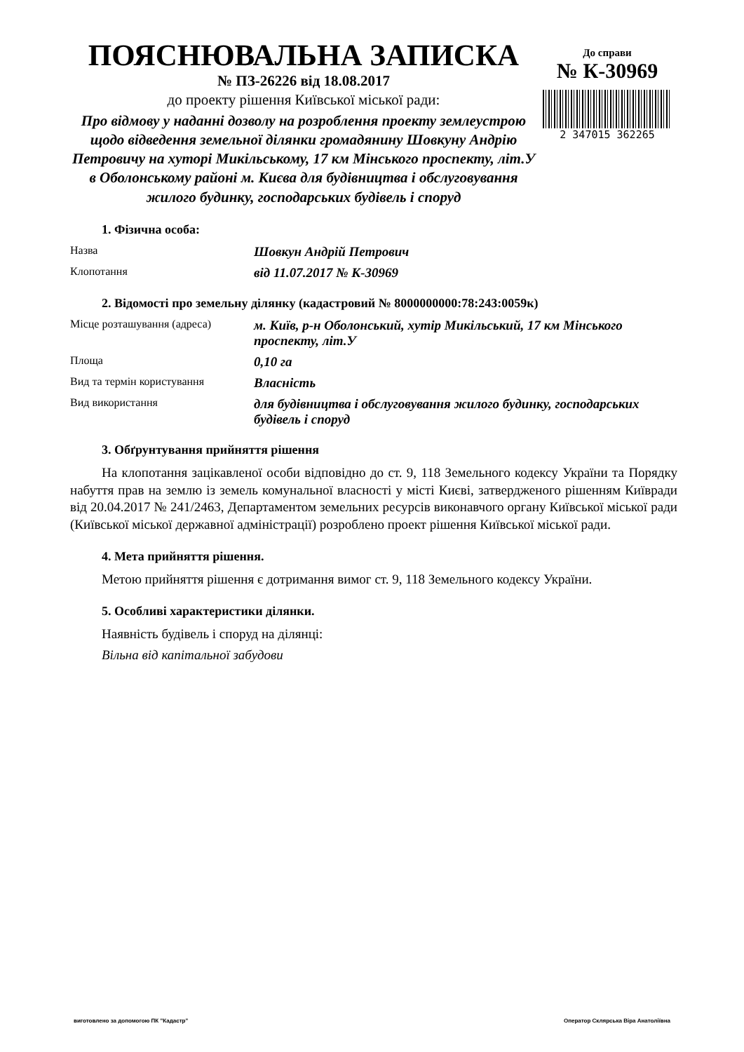ПОЯСНЮВАЛЬНА ЗАПИСКА
№ ПЗ-26226 від 18.08.2017
до проекту рішення Київської міської ради:
Про відмову у наданні дозволу на розроблення проекту землеустрою щодо відведення земельної ділянки громадянину Шовкуну Андрію Петровичу на хуторі Микільському, 17 км Мінського проспекту, літ.У в Оболонському районі м. Києва для будівництва і обслуговування жилого будинку, господарських будівель і споруд
До справи
№ К-30969
2 347015 362265
1. Фізична особа:
Назва
Шовкун Андрій Петрович
Клопотання
від 11.07.2017 № К-30969
2. Відомості про земельну ділянку (кадастровий № 8000000000:78:243:0059к)
Місце розташування (адреса)
м. Київ, р-н Оболонський, хутір Микільський, 17 км Мінського проспекту, літ.У
Площа
0,10 га
Вид та термін користування
Власність
Вид використання
для будівництва і обслуговування жилого будинку, господарських будівель і споруд
3. Обґрунтування прийняття рішення
На клопотання зацікавленої особи відповідно до ст. 9, 118 Земельного кодексу України та Порядку набуття прав на землю із земель комунальної власності у місті Києві, затвердженого рішенням Київради від 20.04.2017 № 241/2463, Департаментом земельних ресурсів виконавчого органу Київської міської ради (Київської міської державної адміністрації) розроблено проект рішення Київської міської ради.
4. Мета прийняття рішення.
Метою прийняття рішення є дотримання вимог ст. 9, 118 Земельного кодексу України.
5. Особливі характеристики ділянки.
Наявність будівель і споруд на ділянці:
Вільна від капітальної забудови
виготовлено за допомогою ПК "Кадастр" Оператор Склярська Віра Анатоліївна